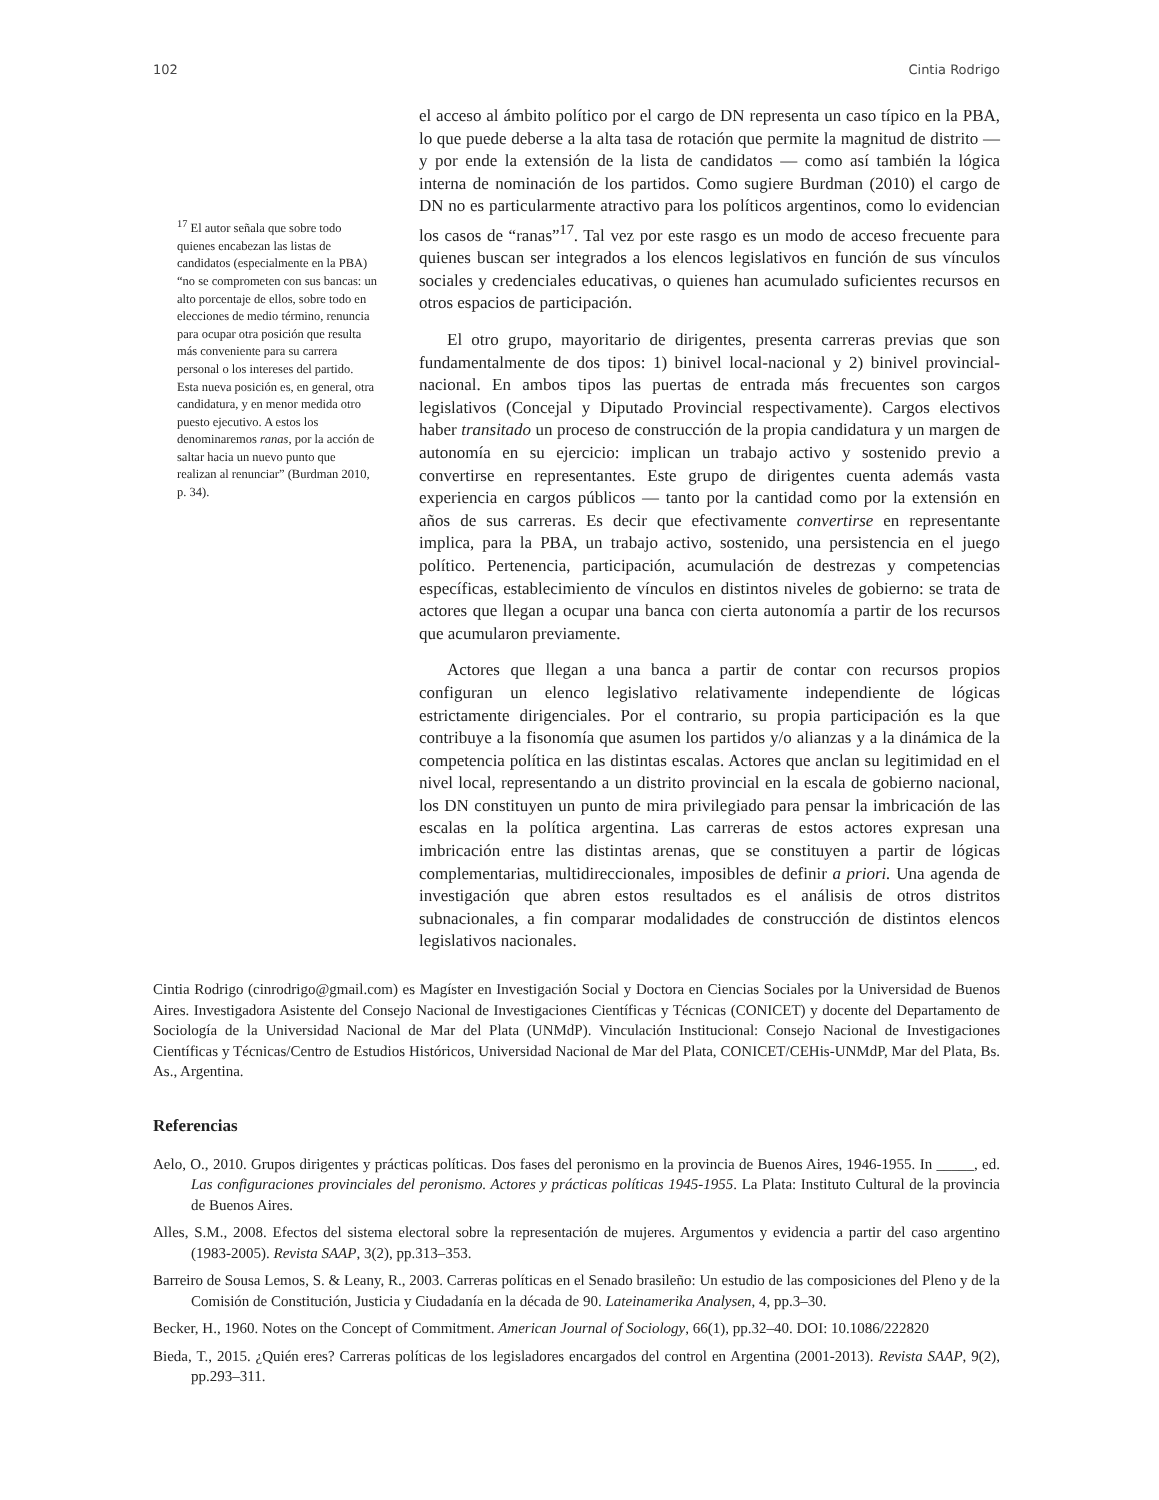102 Cintia Rodrigo
<sup>17</sup> El autor señala que sobre todo quienes encabezan las listas de candidatos (especialmente en la PBA) “no se comprometen con sus bancas: un alto porcentaje de ellos, sobre todo en elecciones de medio término, renuncia para ocupar otra posición que resulta más conveniente para su carrera personal o los intereses del partido. Esta nueva posición es, en general, otra candidatura, y en menor medida otro puesto ejecutivo. A estos los denominaremos ranas, por la acción de saltar hacia un nuevo punto que realizan al renunciar” (Burdman 2010, p. 34).
el acceso al ámbito político por el cargo de DN representa un caso típico en la PBA, lo que puede deberse a la alta tasa de rotación que permite la magnitud de distrito — y por ende la extensión de la lista de candidatos — como así también la lógica interna de nominación de los partidos. Como sugiere Burdman (2010) el cargo de DN no es particularmente atractivo para los políticos argentinos, como lo evidencian los casos de “ranas”<sup>17</sup>. Tal vez por este rasgo es un modo de acceso frecuente para quienes buscan ser integrados a los elencos legislativos en función de sus vínculos sociales y credenciales educativas, o quienes han acumulado suficientes recursos en otros espacios de participación.
El otro grupo, mayoritario de dirigentes, presenta carreras previas que son fundamentalmente de dos tipos: 1) binivel local-nacional y 2) binivel provincial-nacional. En ambos tipos las puertas de entrada más frecuentes son cargos legislativos (Concejal y Diputado Provincial respectivamente). Cargos electivos haber transitado un proceso de construcción de la propia candidatura y un margen de autonomía en su ejercicio: implican un trabajo activo y sostenido previo a convertirse en representantes. Este grupo de dirigentes cuenta además vasta experiencia en cargos públicos — tanto por la cantidad como por la extensión en años de sus carreras. Es decir que efectivamente convertirse en representante implica, para la PBA, un trabajo activo, sostenido, una persistencia en el juego político. Pertenencia, participación, acumulación de destrezas y competencias específicas, establecimiento de vínculos en distintos niveles de gobierno: se trata de actores que llegan a ocupar una banca con cierta autonomía a partir de los recursos que acumularon previamente.
Actores que llegan a una banca a partir de contar con recursos propios configuran un elenco legislativo relativamente independiente de lógicas estrictamente dirigenciales. Por el contrario, su propia participación es la que contribuye a la fisonomía que asumen los partidos y/o alianzas y a la dinámica de la competencia política en las distintas escalas. Actores que anclan su legitimidad en el nivel local, representando a un distrito provincial en la escala de gobierno nacional, los DN constituyen un punto de mira privilegiado para pensar la imbricación de las escalas en la política argentina. Las carreras de estos actores expresan una imbricación entre las distintas arenas, que se constituyen a partir de lógicas complementarias, multidireccionales, imposibles de definir a priori. Una agenda de investigación que abren estos resultados es el análisis de otros distritos subnacionales, a fin comparar modalidades de construcción de distintos elencos legislativos nacionales.
Cintia Rodrigo (cinrodrigo@gmail.com) es Magíster en Investigación Social y Doctora en Ciencias Sociales por la Universidad de Buenos Aires. Investigadora Asistente del Consejo Nacional de Investigaciones Científicas y Técnicas (CONICET) y docente del Departamento de Sociología de la Universidad Nacional de Mar del Plata (UNMdP). Vinculación Institucional: Consejo Nacional de Investigaciones Científicas y Técnicas/Centro de Estudios Históricos, Universidad Nacional de Mar del Plata, CONICET/CEHis-UNMdP, Mar del Plata, Bs. As., Argentina.
Referencias
Aelo, O., 2010. Grupos dirigentes y prácticas políticas. Dos fases del peronismo en la provincia de Buenos Aires, 1946-1955. In _____, ed. Las configuraciones provinciales del peronismo. Actores y prácticas políticas 1945-1955. La Plata: Instituto Cultural de la provincia de Buenos Aires.
Alles, S.M., 2008. Efectos del sistema electoral sobre la representación de mujeres. Argumentos y evidencia a partir del caso argentino (1983-2005). Revista SAAP, 3(2), pp.313–353.
Barreiro de Sousa Lemos, S. & Leany, R., 2003. Carreras políticas en el Senado brasileño: Un estudio de las composiciones del Pleno y de la Comisión de Constitución, Justicia y Ciudadanía en la década de 90. Lateinamerika Analysen, 4, pp.3–30.
Becker, H., 1960. Notes on the Concept of Commitment. American Journal of Sociology, 66(1), pp.32–40. DOI: 10.1086/222820
Bieda, T., 2015. ¿Quién eres? Carreras políticas de los legisladores encargados del control en Argentina (2001-2013). Revista SAAP, 9(2), pp.293–311.